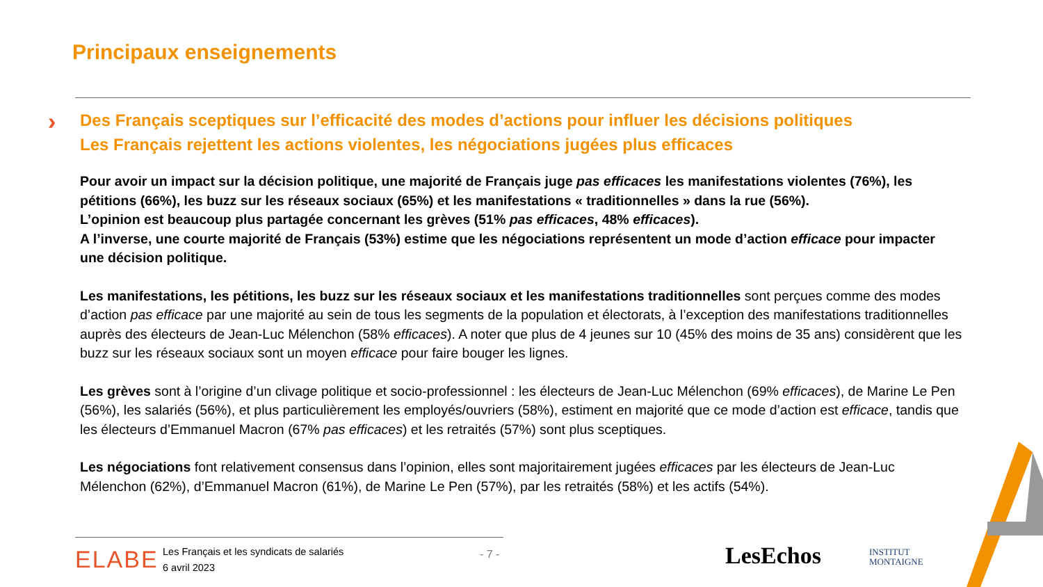Principaux enseignements
›
Des Français sceptiques sur l’efficacité des modes d’actions pour influer les décisions politiques
Les Français rejettent les actions violentes, les négociations jugées plus efficaces
Pour avoir un impact sur la décision politique, une majorité de Français juge pas efficaces les manifestations violentes (76%), les pétitions (66%), les buzz sur les réseaux sociaux (65%) et les manifestations « traditionnelles » dans la rue (56%).
L’opinion est beaucoup plus partagée concernant les grèves (51% pas efficaces, 48% efficaces).
A l’inverse, une courte majorité de Français (53%) estime que les négociations représentent un mode d’action efficace pour impacter une décision politique.
Les manifestations, les pétitions, les buzz sur les réseaux sociaux et les manifestations traditionnelles sont perçues comme des modes d’action pas efficace par une majorité au sein de tous les segments de la population et électorats, à l’exception des manifestations traditionnelles auprès des électeurs de Jean-Luc Mélenchon (58% efficaces). A noter que plus de 4 jeunes sur 10 (45% des moins de 35 ans) considèrent que les buzz sur les réseaux sociaux sont un moyen efficace pour faire bouger les lignes.
Les grèves sont à l’origine d’un clivage politique et socio-professionnel : les électeurs de Jean-Luc Mélenchon (69% efficaces), de Marine Le Pen (56%), les salariés (56%), et plus particulièrement les employés/ouvriers (58%), estiment en majorité que ce mode d’action est efficace, tandis que les électeurs d’Emmanuel Macron (67% pas efficaces) et les retraités (57%) sont plus sceptiques.
Les négociations font relativement consensus dans l’opinion, elles sont majoritairement jugées efficaces par les électeurs de Jean-Luc Mélenchon (62%), d’Emmanuel Macron (61%), de Marine Le Pen (57%), par les retraités (58%) et les actifs (54%).
ELABE
Les Français et les syndicats de salariés
6 avril 2023
- 7 - LesEchos
INSTITUT
MONTAIGNE